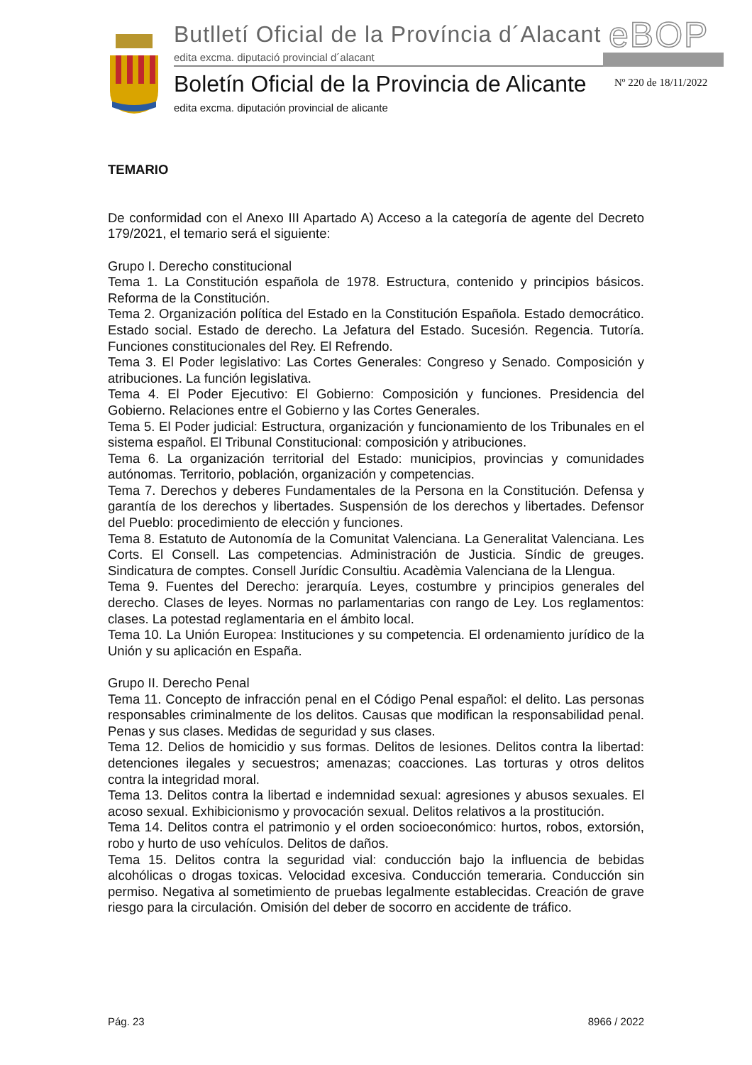Butlletí Oficial de la Província d´Alacant
edita excma. diputació provincial d´alacant
eBOP
Boletín Oficial de la Provincia de Alicante
edita excma. diputación provincial de alicante
Nº 220 de 18/11/2022
TEMARIO
De conformidad con el Anexo III Apartado A) Acceso a la categoría de agente del Decreto 179/2021, el temario será el siguiente:
Grupo I. Derecho constitucional
Tema 1. La Constitución española de 1978. Estructura, contenido y principios básicos. Reforma de la Constitución.
Tema 2. Organización política del Estado en la Constitución Española. Estado democrático. Estado social. Estado de derecho. La Jefatura del Estado. Sucesión. Regencia. Tutoría. Funciones constitucionales del Rey. El Refrendo.
Tema 3. El Poder legislativo: Las Cortes Generales: Congreso y Senado. Composición y atribuciones. La función legislativa.
Tema 4. El Poder Ejecutivo: El Gobierno: Composición y funciones. Presidencia del Gobierno. Relaciones entre el Gobierno y las Cortes Generales.
Tema 5. El Poder judicial: Estructura, organización y funcionamiento de los Tribunales en el sistema español. El Tribunal Constitucional: composición y atribuciones.
Tema 6. La organización territorial del Estado: municipios, provincias y comunidades autónomas. Territorio, población, organización y competencias.
Tema 7. Derechos y deberes Fundamentales de la Persona en la Constitución. Defensa y garantía de los derechos y libertades. Suspensión de los derechos y libertades. Defensor del Pueblo: procedimiento de elección y funciones.
Tema 8. Estatuto de Autonomía de la Comunitat Valenciana. La Generalitat Valenciana. Les Corts. El Consell. Las competencias. Administración de Justicia. Síndic de greuges. Sindicatura de comptes. Consell Jurídic Consultiu. Acadèmia Valenciana de la Llengua.
Tema 9. Fuentes del Derecho: jerarquía. Leyes, costumbre y principios generales del derecho. Clases de leyes. Normas no parlamentarias con rango de Ley. Los reglamentos: clases. La potestad reglamentaria en el ámbito local.
Tema 10. La Unión Europea: Instituciones y su competencia. El ordenamiento jurídico de la Unión y su aplicación en España.
Grupo II. Derecho Penal
Tema 11. Concepto de infracción penal en el Código Penal español: el delito. Las personas responsables criminalmente de los delitos. Causas que modifican la responsabilidad penal. Penas y sus clases. Medidas de seguridad y sus clases.
Tema 12. Delios de homicidio y sus formas. Delitos de lesiones. Delitos contra la libertad: detenciones ilegales y secuestros; amenazas; coacciones. Las torturas y otros delitos contra la integridad moral.
Tema 13. Delitos contra la libertad e indemnidad sexual: agresiones y abusos sexuales. El acoso sexual. Exhibicionismo y provocación sexual. Delitos relativos a la prostitución.
Tema 14. Delitos contra el patrimonio y el orden socioeconómico: hurtos, robos, extorsión, robo y hurto de uso vehículos. Delitos de daños.
Tema 15. Delitos contra la seguridad vial: conducción bajo la influencia de bebidas alcohólicas o drogas toxicas. Velocidad excesiva. Conducción temeraria. Conducción sin permiso. Negativa al sometimiento de pruebas legalmente establecidas. Creación de grave riesgo para la circulación. Omisión del deber de socorro en accidente de tráfico.
Pág. 23 8966 / 2022